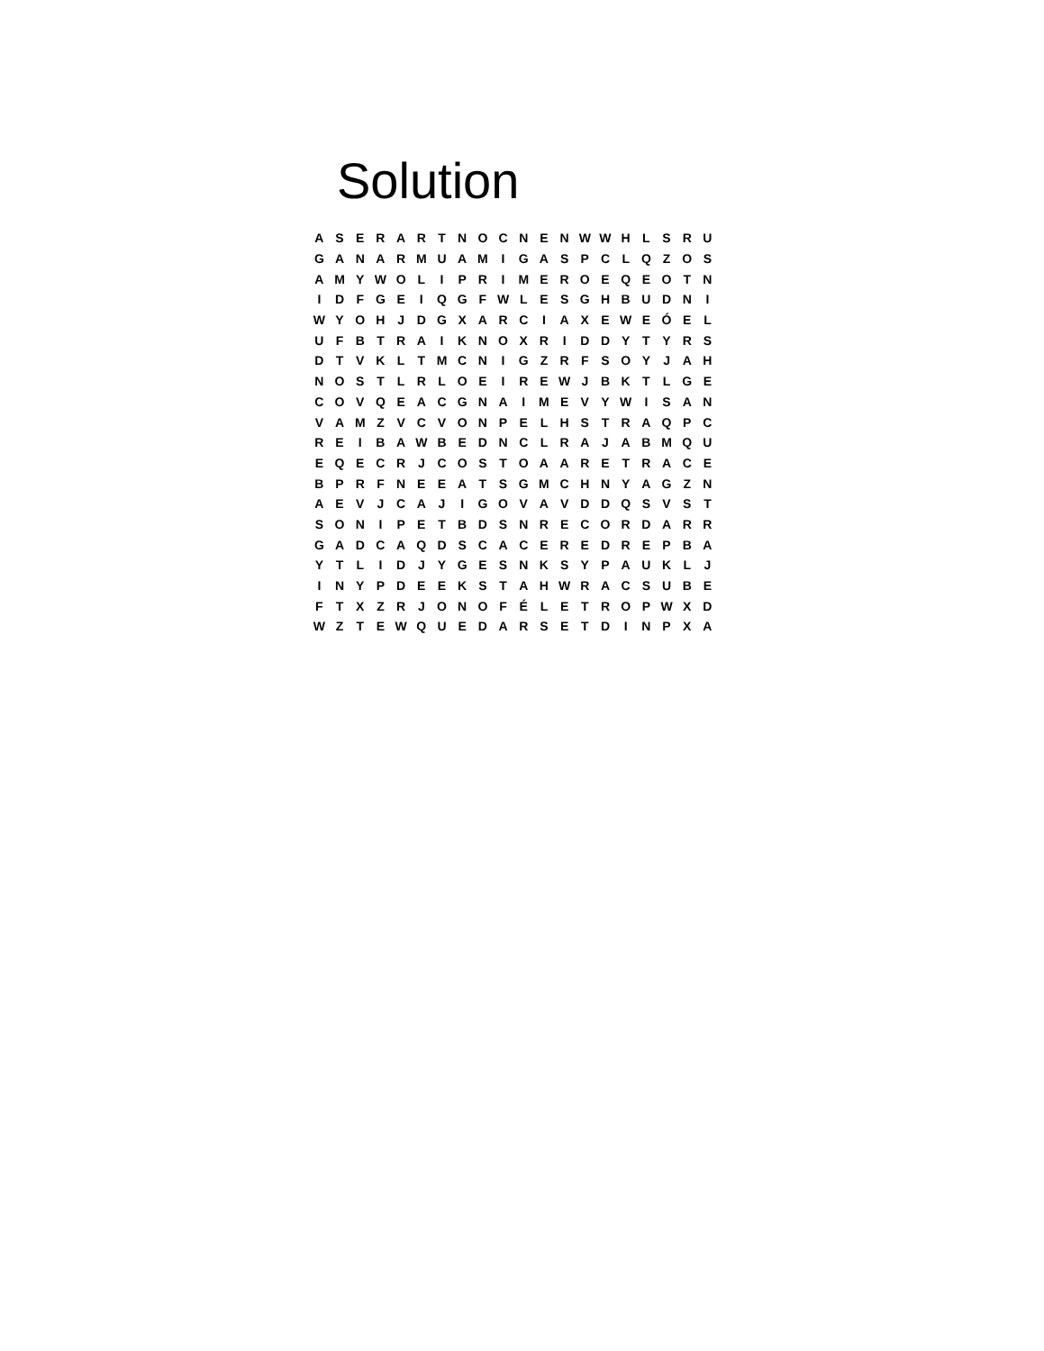Solution
| A | S | E | R | A | R | T | N | O | C | N | E | N | W | W | H | L | S | R | U |
| G | A | N | A | R | M | U | A | M | I | G | A | S | P | C | L | Q | Z | O | S |
| A | M | Y | W | O | L | I | P | R | I | M | E | R | O | E | Q | E | O | T | N |
| I | D | F | G | E | I | Q | G | F | W | L | E | S | G | H | B | U | D | N | I |
| W | Y | O | H | J | D | G | X | A | R | C | I | A | X | E | W | E | Ó | E | L |
| U | F | B | T | R | A | I | K | N | O | X | R | I | D | D | Y | T | Y | R | S |
| D | T | V | K | L | T | M | C | N | I | G | Z | R | F | S | O | Y | J | A | H |
| N | O | S | T | L | R | L | O | E | I | R | E | W | J | B | K | T | L | G | E |
| C | O | V | Q | E | A | C | G | N | A | I | M | E | V | Y | W | I | S | A | N |
| V | A | M | Z | V | C | V | O | N | P | E | L | H | S | T | R | A | Q | P | C |
| R | E | I | B | A | W | B | E | D | N | C | L | R | A | J | A | B | M | Q | U |
| E | Q | E | C | R | J | C | O | S | T | O | A | A | R | E | T | R | A | C | E |
| B | P | R | F | N | E | E | A | T | S | G | M | C | H | N | Y | A | G | Z | N |
| A | E | V | J | C | A | J | I | G | O | V | A | V | D | D | Q | S | V | S | T |
| S | O | N | I | P | E | T | B | D | S | N | R | E | C | O | R | D | A | R | R |
| G | A | D | C | A | Q | D | S | C | A | C | E | R | E | D | R | E | P | B | A |
| Y | T | L | I | D | J | Y | G | E | S | N | K | S | Y | P | A | U | K | L | J |
| I | N | Y | P | D | E | E | K | S | T | A | H | W | R | A | C | S | U | B | E |
| F | T | X | Z | R | J | O | N | O | F | É | L | E | T | R | O | P | W | X | D |
| W | Z | T | E | W | Q | U | E | D | A | R | S | E | T | D | I | N | P | X | A |